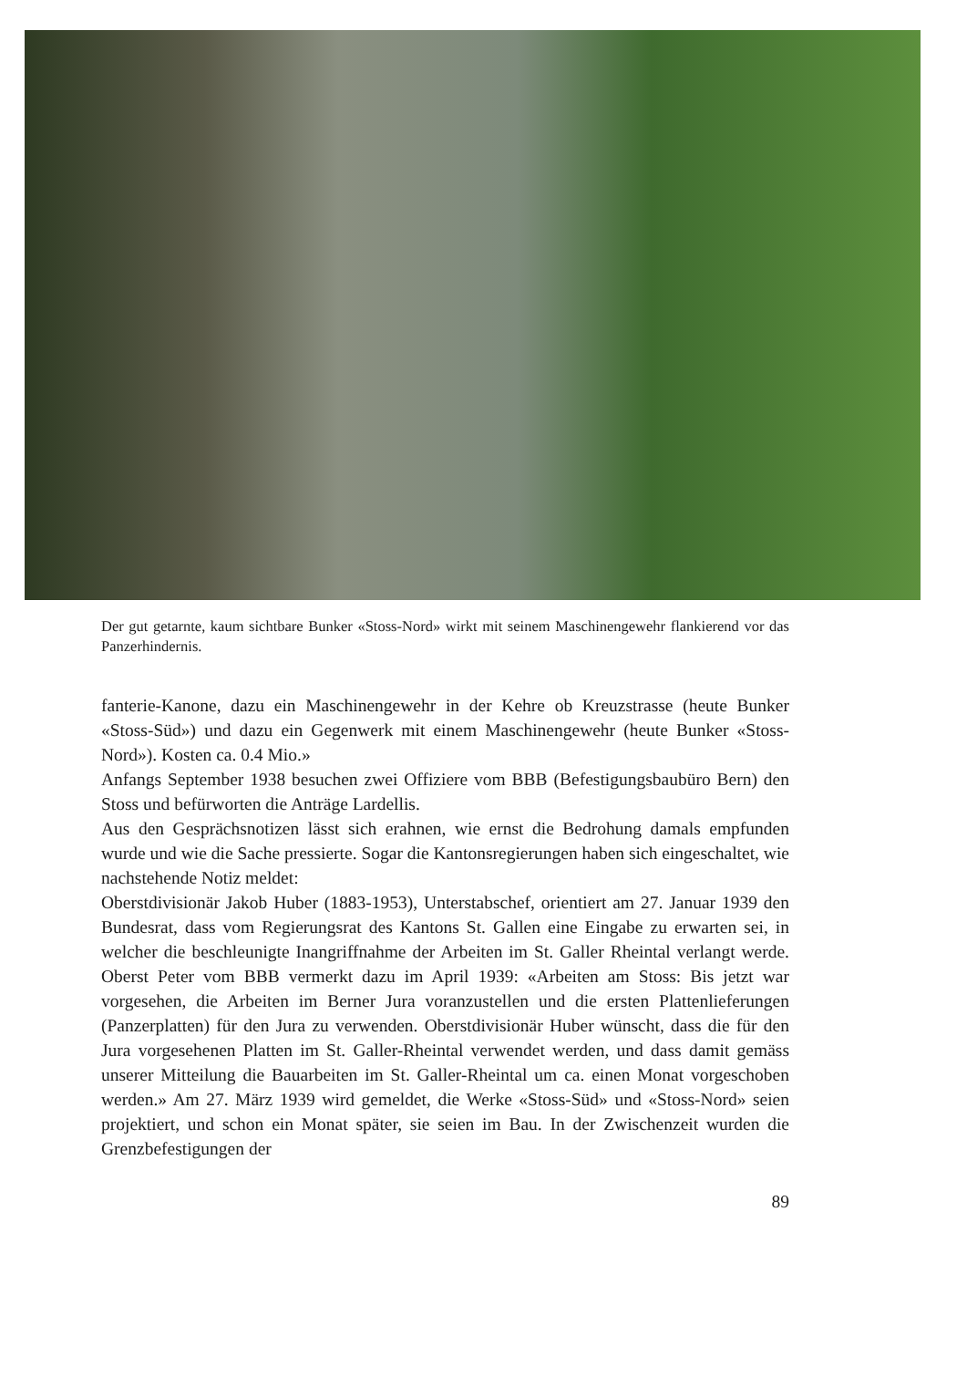Der gut getarnte, kaum sichtbare Bunker «Stoss-Nord» wirkt mit seinem Maschinengewehr flankierend vor das Panzerhindernis.
fanterie-Kanone, dazu ein Maschinengewehr in der Kehre ob Kreuzstrasse (heute Bunker «Stoss-Süd») und dazu ein Gegenwerk mit einem Maschinengewehr (heute Bunker «Stoss-Nord»). Kosten ca. 0.4 Mio.»
Anfangs September 1938 besuchen zwei Offiziere vom BBB (Befestigungsbaubüro Bern) den Stoss und befürworten die Anträge Lardellis.
Aus den Gesprächsnotizen lässt sich erahnen, wie ernst die Bedrohung damals empfunden wurde und wie die Sache pressierte. Sogar die Kantonsregierungen haben sich eingeschaltet, wie nachstehende Notiz meldet:
Oberstdivisionär Jakob Huber (1883-1953), Unterstabschef, orientiert am 27. Januar 1939 den Bundesrat, dass vom Regierungsrat des Kantons St. Gallen eine Eingabe zu erwarten sei, in welcher die beschleunigte Inangriffnahme der Arbeiten im St. Galler Rheintal verlangt werde. Oberst Peter vom BBB vermerkt dazu im April 1939: «Arbeiten am Stoss: Bis jetzt war vorgesehen, die Arbeiten im Berner Jura voranzustellen und die ersten Plattenlieferungen (Panzerplatten) für den Jura zu verwenden. Oberstdivisionär Huber wünscht, dass die für den Jura vorgesehenen Platten im St. Galler-Rheintal verwendet werden, und dass damit gemäss unserer Mitteilung die Bauarbeiten im St. Galler-Rheintal um ca. einen Monat vorgeschoben werden.» Am 27. März 1939 wird gemeldet, die Werke «Stoss-Süd» und «Stoss-Nord» seien projektiert, und schon ein Monat später, sie seien im Bau. In der Zwischenzeit wurden die Grenzbefestigungen der
89